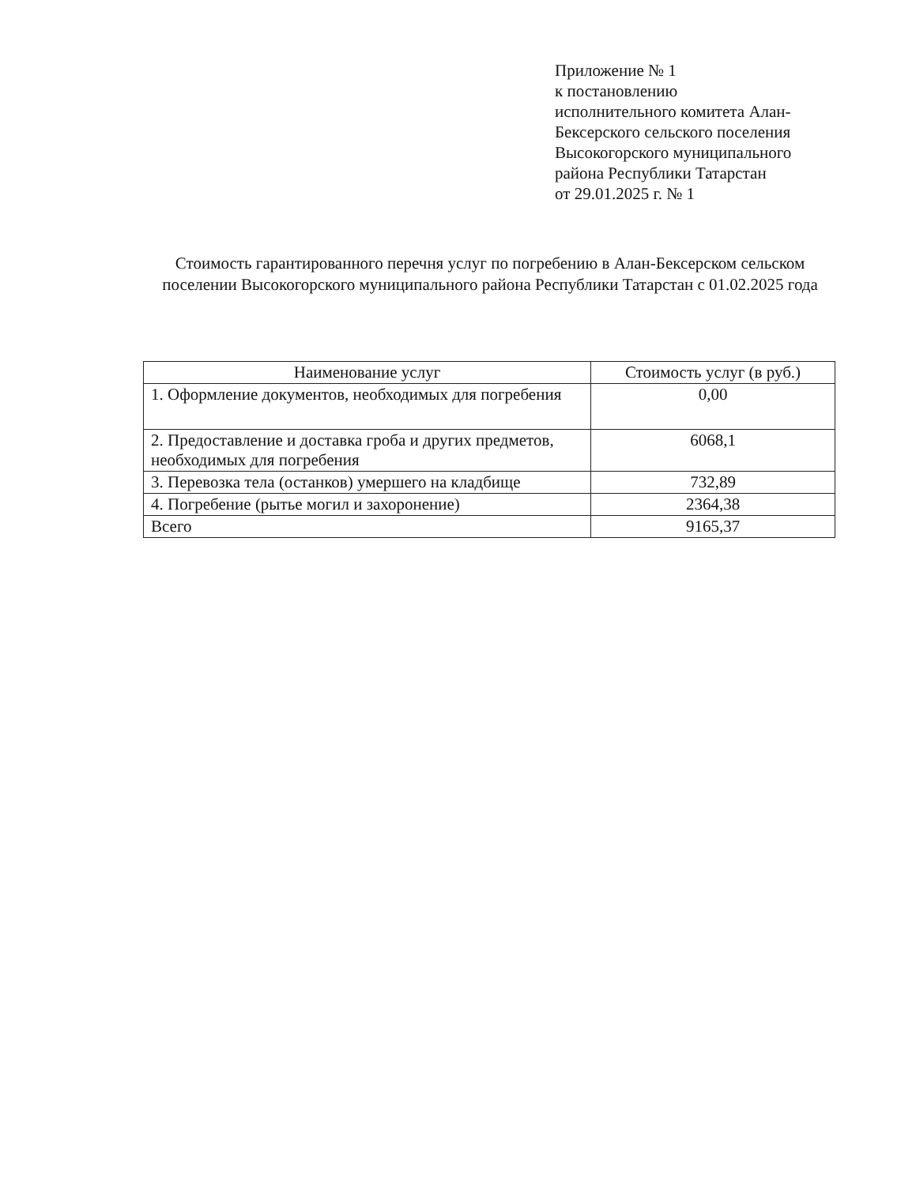Приложение № 1
к постановлению
исполнительного комитета Алан-
Бексерского сельского поселения
Высокогорского муниципального
района Республики Татарстан
от 29.01.2025 г. № 1
Стоимость гарантированного перечня услуг по погребению в Алан-Бексерском сельском поселении Высокогорского муниципального района Республики Татарстан с 01.02.2025 года
| Наименование услуг | Стоимость услуг (в руб.) |
| --- | --- |
| 1. Оформление документов, необходимых для погребения | 0,00 |
| 2. Предоставление и доставка гроба и других предметов, необходимых для погребения | 6068,1 |
| 3. Перевозка тела (останков) умершего на кладбище | 732,89 |
| 4. Погребение (рытье могил и захоронение) | 2364,38 |
| Всего | 9165,37 |